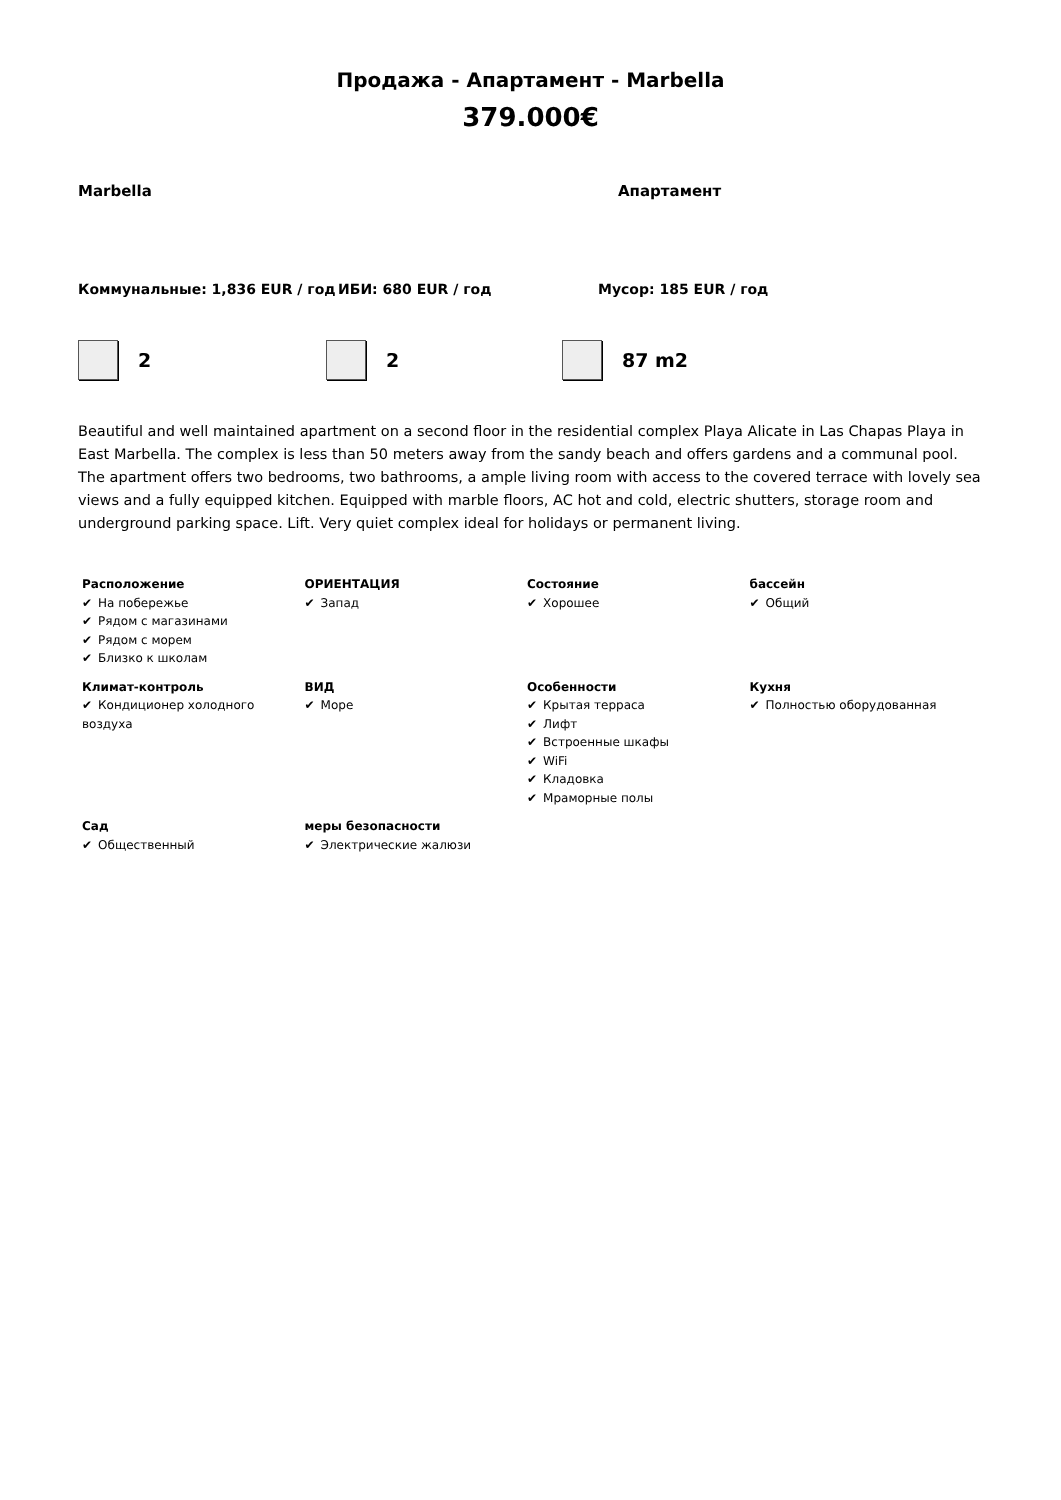Продажа - Апартамент - Marbella
379.000€
Marbella Апартамент
Коммунальные: 1,836 EUR / год ИБИ: 680 EUR / год Мусор: 185 EUR / год
2 2 87 m2
Beautiful and well maintained apartment on a second floor in the residential complex Playa Alicate in Las Chapas Playa in East Marbella. The complex is less than 50 meters away from the sandy beach and offers gardens and a communal pool. The apartment offers two bedrooms, two bathrooms, a ample living room with access to the covered terrace with lovely sea views and a fully equipped kitchen. Equipped with marble floors, AC hot and cold, electric shutters, storage room and underground parking space. Lift. Very quiet complex ideal for holidays or permanent living.
| Расположение ✔ На побережье ✔ Рядом с магазинами ✔ Рядом с морем ✔ Близко к школам | ОРИЕНТАЦИЯ ✔ Запад | Состояние ✔ Хорошее | бассейн ✔ Общий |
| Климат-контроль ✔ Кондиционер холодного воздуха | ВИД ✔ Море | Особенности ✔ Крытая терраса ✔ Лифт ✔ Встроенные шкафы ✔ WiFi ✔ Кладовка ✔ Мраморные полы | Кухня ✔ Полностью оборудованная |
| Сад ✔ Общественный | меры безопасности ✔ Электрические жалюзи | | |